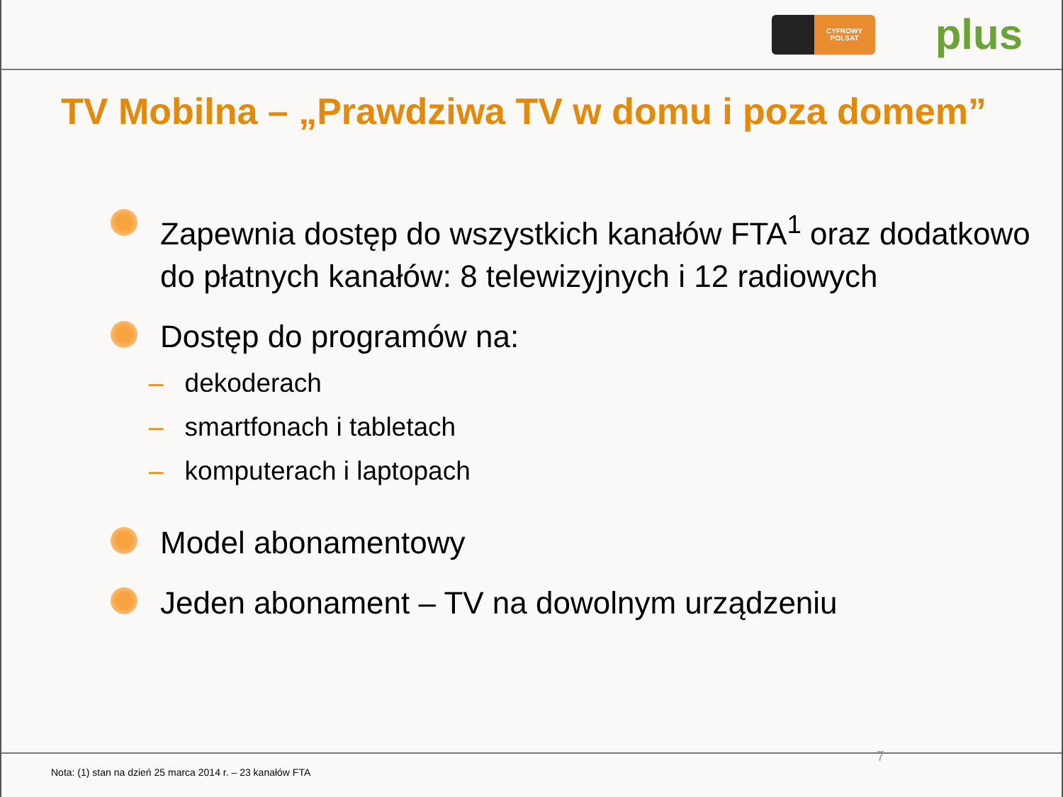CYFROWY
POLSAT
plus
TV Mobilna – „Prawdziwa TV w domu i poza domem”
Zapewnia dostęp do wszystkich kanałów FTA<sup>1</sup> oraz dodatkowo do płatnych kanałów: 8 telewizyjnych i 12 radiowych
Dostęp do programów na:
– dekoderach
– smartfonach i tabletach
– komputerach i laptopach
Model abonamentowy
Jeden abonament – TV na dowolnym urządzeniu
7
Nota: (1) stan na dzień 25 marca 2014 r. – 23 kanałów FTA